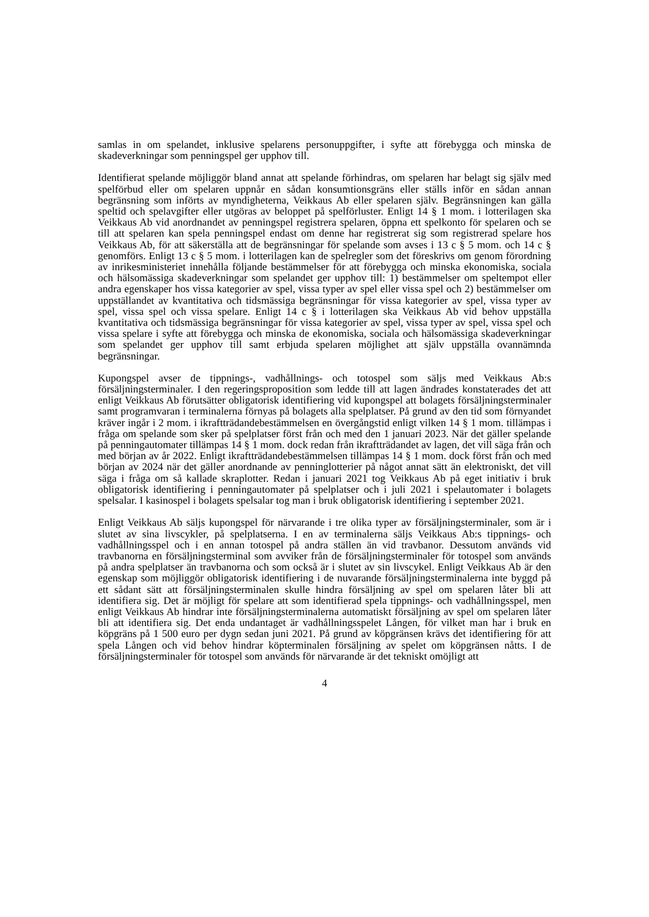samlas in om spelandet, inklusive spelarens personuppgifter, i syfte att förebygga och minska de skadeverkningar som penningspel ger upphov till.
Identifierat spelande möjliggör bland annat att spelande förhindras, om spelaren har belagt sig själv med spelförbud eller om spelaren uppnår en sådan konsumtionsgräns eller ställs inför en sådan annan begränsning som införts av myndigheterna, Veikkaus Ab eller spelaren själv. Begränsningen kan gälla speltid och spelavgifter eller utgöras av beloppet på spelförluster. Enligt 14 § 1 mom. i lotterilagen ska Veikkaus Ab vid anordnandet av penningspel registrera spelaren, öppna ett spelkonto för spelaren och se till att spelaren kan spela penningspel endast om denne har registrerat sig som registrerad spelare hos Veikkaus Ab, för att säkerställa att de begränsningar för spelande som avses i 13 c § 5 mom. och 14 c § genomförs. Enligt 13 c § 5 mom. i lotterilagen kan de spelregler som det föreskrivs om genom förordning av inrikesministeriet innehålla följande bestämmelser för att förebygga och minska ekonomiska, sociala och hälsomässiga skadeverkningar som spelandet ger upphov till: 1) bestämmelser om speltempot eller andra egenskaper hos vissa kategorier av spel, vissa typer av spel eller vissa spel och 2) bestämmelser om uppställandet av kvantitativa och tidsmässiga begränsningar för vissa kategorier av spel, vissa typer av spel, vissa spel och vissa spelare. Enligt 14 c § i lotterilagen ska Veikkaus Ab vid behov uppställa kvantitativa och tidsmässiga begränsningar för vissa kategorier av spel, vissa typer av spel, vissa spel och vissa spelare i syfte att förebygga och minska de ekonomiska, sociala och hälsomässiga skadeverkningar som spelandet ger upphov till samt erbjuda spelaren möjlighet att själv uppställa ovannämnda begränsningar.
Kupongspel avser de tippnings-, vadhållnings- och totospel som säljs med Veikkaus Ab:s försäljningsterminaler. I den regeringsproposition som ledde till att lagen ändrades konstaterades det att enligt Veikkaus Ab förutsätter obligatorisk identifiering vid kupongspel att bolagets försäljningsterminaler samt programvaran i terminalerna förnyas på bolagets alla spelplatser. På grund av den tid som förnyandet kräver ingår i 2 mom. i ikraftträdandebestämmelsen en övergångstid enligt vilken 14 § 1 mom. tillämpas i fråga om spelande som sker på spelplatser först från och med den 1 januari 2023. När det gäller spelande på penningautomater tillämpas 14 § 1 mom. dock redan från ikraftträdandet av lagen, det vill säga från och med början av år 2022. Enligt ikraftträdandebestämmelsen tillämpas 14 § 1 mom. dock först från och med början av 2024 när det gäller anordnande av penninglotterier på något annat sätt än elektroniskt, det vill säga i fråga om så kallade skraplotter. Redan i januari 2021 tog Veikkaus Ab på eget initiativ i bruk obligatorisk identifiering i penningautomater på spelplatser och i juli 2021 i spelautomater i bolagets spelsalar. I kasinospel i bolagets spelsalar tog man i bruk obligatorisk identifiering i september 2021.
Enligt Veikkaus Ab säljs kupongspel för närvarande i tre olika typer av försäljningsterminaler, som är i slutet av sina livscykler, på spelplatserna. I en av terminalerna säljs Veikkaus Ab:s tippnings- och vadhållningsspel och i en annan totospel på andra ställen än vid travbanor. Dessutom används vid travbanorna en försäljningsterminal som avviker från de försäljningsterminaler för totospel som används på andra spelplatser än travbanorna och som också är i slutet av sin livscykel. Enligt Veikkaus Ab är den egenskap som möjliggör obligatorisk identifiering i de nuvarande försäljningsterminalerna inte byggd på ett sådant sätt att försäljningsterminalen skulle hindra försäljning av spel om spelaren låter bli att identifiera sig. Det är möjligt för spelare att som identifierad spela tippnings- och vadhållningsspel, men enligt Veikkaus Ab hindrar inte försäljningsterminalerna automatiskt försäljning av spel om spelaren låter bli att identifiera sig. Det enda undantaget är vadhållningsspelet Lången, för vilket man har i bruk en köpgräns på 1 500 euro per dygn sedan juni 2021. På grund av köpgränsen krävs det identifiering för att spela Lången och vid behov hindrar köpterminalen försäljning av spelet om köpgränsen nåtts. I de försäljningsterminaler för totospel som används för närvarande är det tekniskt omöjligt att
4